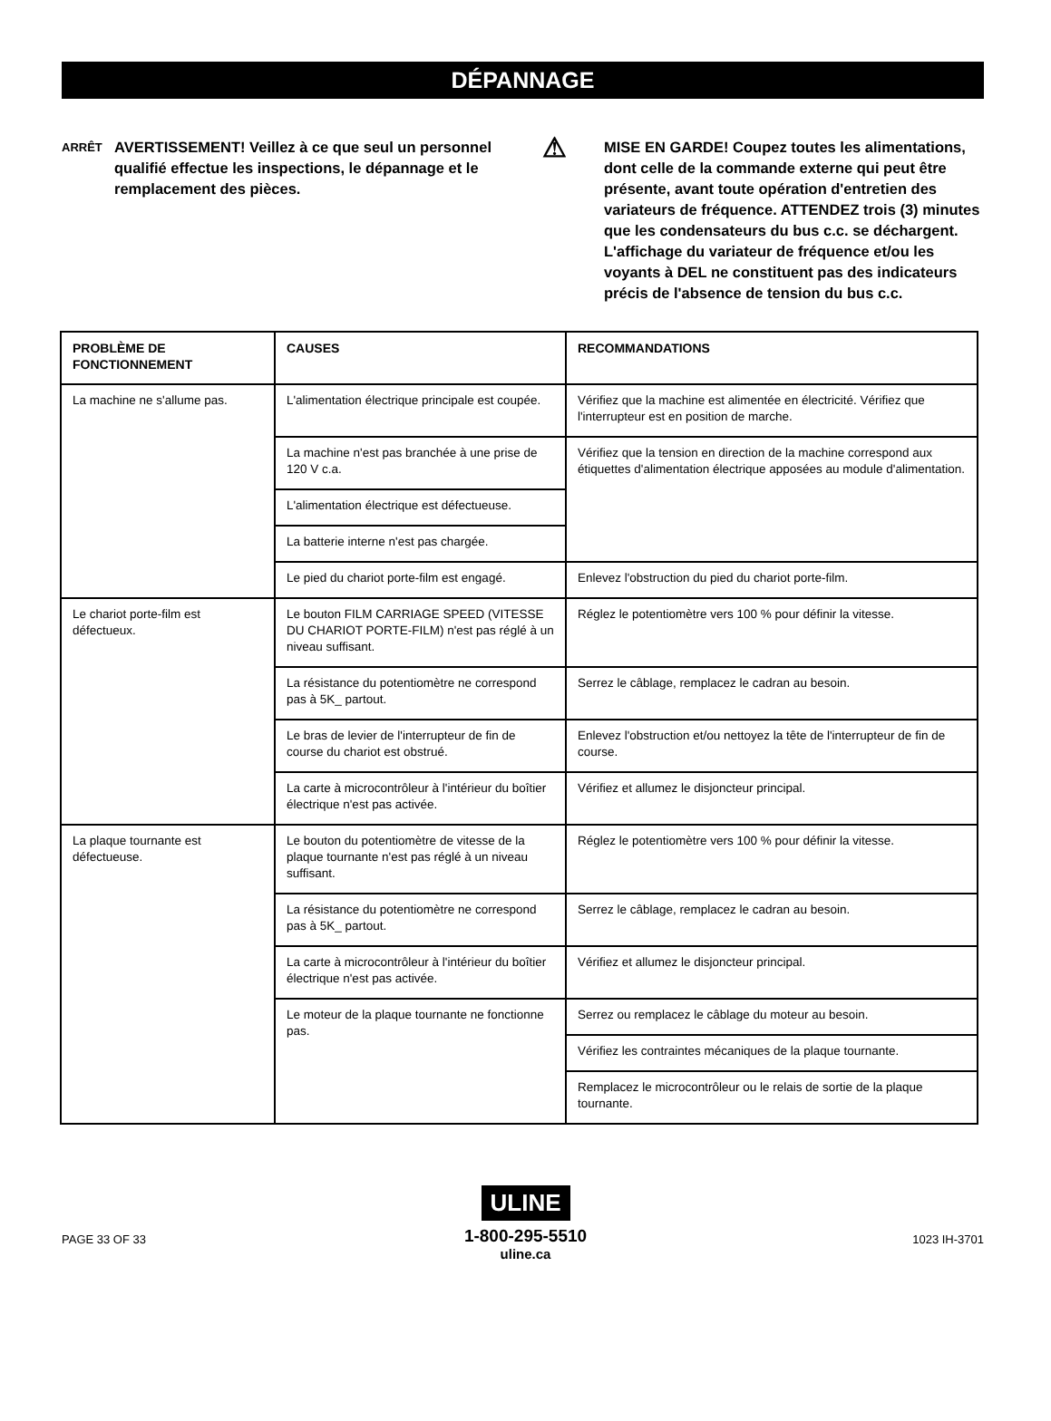DÉPANNAGE
ARRÊT
AVERTISSEMENT! Veillez à ce que seul un personnel qualifié effectue les inspections, le dépannage et le remplacement des pièces.
⚠
MISE EN GARDE! Coupez toutes les alimentations, dont celle de la commande externe qui peut être présente, avant toute opération d'entretien des variateurs de fréquence. ATTENDEZ trois (3) minutes que les condensateurs du bus c.c. se déchargent. L'affichage du variateur de fréquence et/ou les voyants à DEL ne constituent pas des indicateurs précis de l'absence de tension du bus c.c.
| PROBLÈME DE FONCTIONNEMENT | CAUSES | RECOMMANDATIONS |
| --- | --- | --- |
| La machine ne s'allume pas. | L'alimentation électrique principale est coupée. | Vérifiez que la machine est alimentée en électricité. Vérifiez que l'interrupteur est en position de marche. |
| | La machine n'est pas branchée à une prise de 120 V c.a. | Vérifiez que la tension en direction de la machine correspond aux étiquettes d'alimentation électrique apposées au module d'alimentation. |
| | L'alimentation électrique est défectueuse. | |
| | La batterie interne n'est pas chargée. | |
| | Le pied du chariot porte-film est engagé. | Enlevez l'obstruction du pied du chariot porte-film. |
| Le chariot porte-film est défectueux. | Le bouton FILM CARRIAGE SPEED (VITESSE DU CHARIOT PORTE-FILM) n'est pas réglé à un niveau suffisant. | Réglez le potentiomètre vers 100 % pour définir la vitesse. |
| | La résistance du potentiomètre ne correspond pas à 5K_ partout. | Serrez le câblage, remplacez le cadran au besoin. |
| | Le bras de levier de l'interrupteur de fin de course du chariot est obstrué. | Enlevez l'obstruction et/ou nettoyez la tête de l'interrupteur de fin de course. |
| | La carte à microcontrôleur à l'intérieur du boîtier électrique n'est pas activée. | Vérifiez et allumez le disjoncteur principal. |
| La plaque tournante est défectueuse. | Le bouton du potentiomètre de vitesse de la plaque tournante n'est pas réglé à un niveau suffisant. | Réglez le potentiomètre vers 100 % pour définir la vitesse. |
| | La résistance du potentiomètre ne correspond pas à 5K_ partout. | Serrez le câblage, remplacez le cadran au besoin. |
| | La carte à microcontrôleur à l'intérieur du boîtier électrique n'est pas activée. | Vérifiez et allumez le disjoncteur principal. |
| | Le moteur de la plaque tournante ne fonctionne pas. | Serrez ou remplacez le câblage du moteur au besoin. |
| | | Vérifiez les contraintes mécaniques de la plaque tournante. |
| | | Remplacez le microcontrôleur ou le relais de sortie de la plaque tournante. |
ULINE
1-800-295-5510
uline.ca
PAGE 33 OF 33 1023 IH-3701